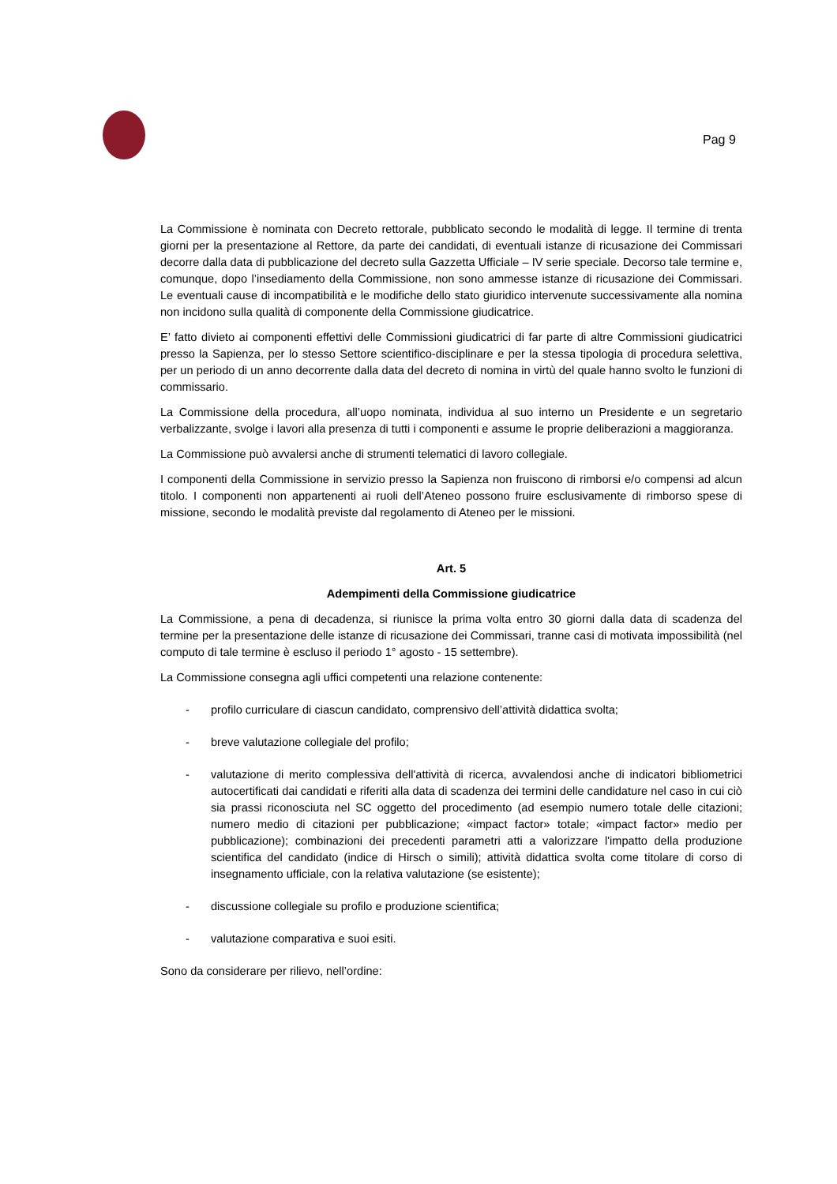Pag 9
La Commissione è nominata con Decreto rettorale, pubblicato secondo le modalità di legge. Il termine di trenta giorni per la presentazione al Rettore, da parte dei candidati, di eventuali istanze di ricusazione dei Commissari decorre dalla data di pubblicazione del decreto sulla Gazzetta Ufficiale – IV serie speciale. Decorso tale termine e, comunque, dopo l’insediamento della Commissione, non sono ammesse istanze di ricusazione dei Commissari. Le eventuali cause di incompatibilità e le modifiche dello stato giuridico intervenute successivamente alla nomina non incidono sulla qualità di componente della Commissione giudicatrice.
E’ fatto divieto ai componenti effettivi delle Commissioni giudicatrici di far parte di altre Commissioni giudicatrici presso la Sapienza, per lo stesso Settore scientifico-disciplinare e per la stessa tipologia di procedura selettiva, per un periodo di un anno decorrente dalla data del decreto di nomina in virtù del quale hanno svolto le funzioni di commissario.
La Commissione della procedura, all’uopo nominata, individua al suo interno un Presidente e un segretario verbalizzante, svolge i lavori alla presenza di tutti i componenti e assume le proprie deliberazioni a maggioranza.
La Commissione può avvalersi anche di strumenti telematici di lavoro collegiale.
I componenti della Commissione in servizio presso la Sapienza non fruiscono di rimborsi e/o compensi ad alcun titolo. I componenti non appartenenti ai ruoli dell’Ateneo possono fruire esclusivamente di rimborso spese di missione, secondo le modalità previste dal regolamento di Ateneo per le missioni.
Art. 5
Adempimenti della Commissione giudicatrice
La Commissione, a pena di decadenza, si riunisce la prima volta entro 30 giorni dalla data di scadenza del termine per la presentazione delle istanze di ricusazione dei Commissari, tranne casi di motivata impossibilità (nel computo di tale termine è escluso il periodo 1° agosto - 15 settembre).
La Commissione consegna agli uffici competenti una relazione contenente:
- profilo curriculare di ciascun candidato, comprensivo dell’attività didattica svolta;
- breve valutazione collegiale del profilo;
- valutazione di merito complessiva dell'attività di ricerca, avvalendosi anche di indicatori bibliometrici autocertificati dai candidati e riferiti alla data di scadenza dei termini delle candidature nel caso in cui ciò sia prassi riconosciuta nel SC oggetto del procedimento (ad esempio numero totale delle citazioni; numero medio di citazioni per pubblicazione; «impact factor» totale; «impact factor» medio per pubblicazione); combinazioni dei precedenti parametri atti a valorizzare l'impatto della produzione scientifica del candidato (indice di Hirsch o simili); attività didattica svolta come titolare di corso di insegnamento ufficiale, con la relativa valutazione (se esistente);
- discussione collegiale su profilo e produzione scientifica;
- valutazione comparativa e suoi esiti.
Sono da considerare per rilievo, nell’ordine: